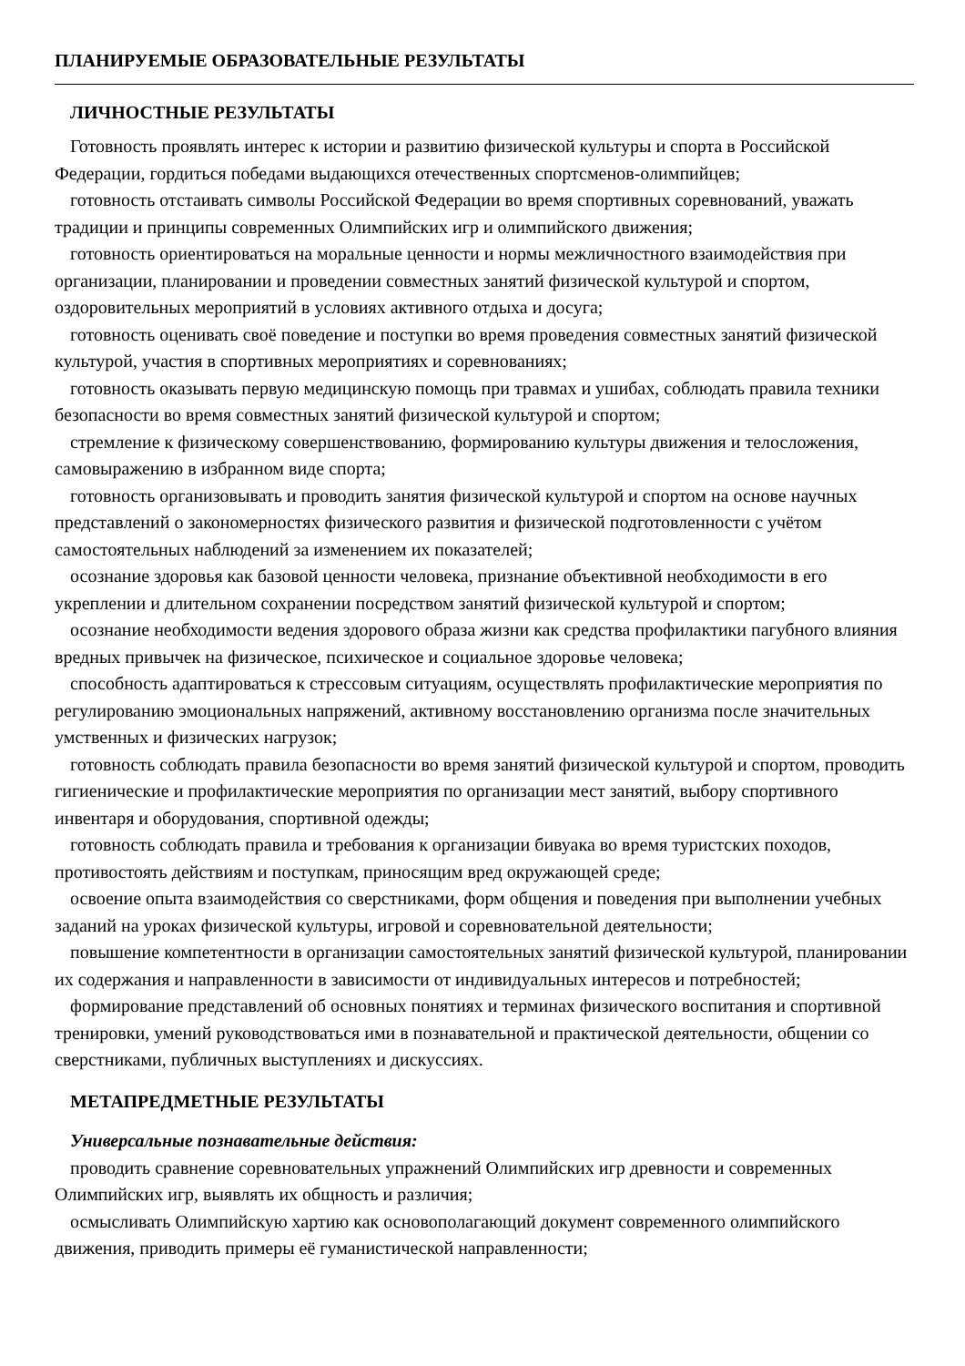ПЛАНИРУЕМЫЕ ОБРАЗОВАТЕЛЬНЫЕ РЕЗУЛЬТАТЫ
ЛИЧНОСТНЫЕ РЕЗУЛЬТАТЫ
Готовность проявлять интерес к истории и развитию физической культуры и спорта в Российской Федерации, гордиться победами выдающихся отечественных спортсменов-олимпийцев;
готовность отстаивать символы Российской Федерации во время спортивных соревнований, уважать традиции и принципы современных Олимпийских игр и олимпийского движения;
готовность ориентироваться на моральные ценности и нормы межличностного взаимодействия при организации, планировании и проведении совместных занятий физической культурой и спортом, оздоровительных мероприятий в условиях активного отдыха и досуга;
готовность оценивать своё поведение и поступки во время проведения совместных занятий физической культурой, участия в спортивных мероприятиях и соревнованиях;
готовность оказывать первую медицинскую помощь при травмах и ушибах, соблюдать правила техники безопасности во время совместных занятий физической культурой и спортом;
стремление к физическому совершенствованию, формированию культуры движения и телосложения, самовыражению в избранном виде спорта;
готовность организовывать и проводить занятия физической культурой и спортом на основе научных представлений о закономерностях физического развития и физической подготовленности с учётом самостоятельных наблюдений за изменением их показателей;
осознание здоровья как базовой ценности человека, признание объективной необходимости в его укреплении и длительном сохранении посредством занятий физической культурой и спортом;
осознание необходимости ведения здорового образа жизни как средства профилактики пагубного влияния вредных привычек на физическое, психическое и социальное здоровье человека;
способность адаптироваться к стрессовым ситуациям, осуществлять профилактические мероприятия по регулированию эмоциональных напряжений, активному восстановлению организма после значительных умственных и физических нагрузок;
готовность соблюдать правила безопасности во время занятий физической культурой и спортом, проводить гигиенические и профилактические мероприятия по организации мест занятий, выбору спортивного инвентаря и оборудования, спортивной одежды;
готовность соблюдать правила и требования к организации бивуака во время туристских походов, противостоять действиям и поступкам, приносящим вред окружающей среде;
освоение опыта взаимодействия со сверстниками, форм общения и поведения при выполнении учебных заданий на уроках физической культуры, игровой и соревновательной деятельности;
повышение компетентности в организации самостоятельных занятий физической культурой, планировании их содержания и направленности в зависимости от индивидуальных интересов и потребностей;
формирование представлений об основных понятиях и терминах физического воспитания и спортивной тренировки, умений руководствоваться ими в познавательной и практической деятельности, общении со сверстниками, публичных выступлениях и дискуссиях.
МЕТАПРЕДМЕТНЫЕ РЕЗУЛЬТАТЫ
Универсальные познавательные действия:
проводить сравнение соревновательных упражнений Олимпийских игр древности и современных Олимпийских игр, выявлять их общность и различия;
осмысливать Олимпийскую хартию как основополагающий документ современного олимпийского движения, приводить примеры её гуманистической направленности;